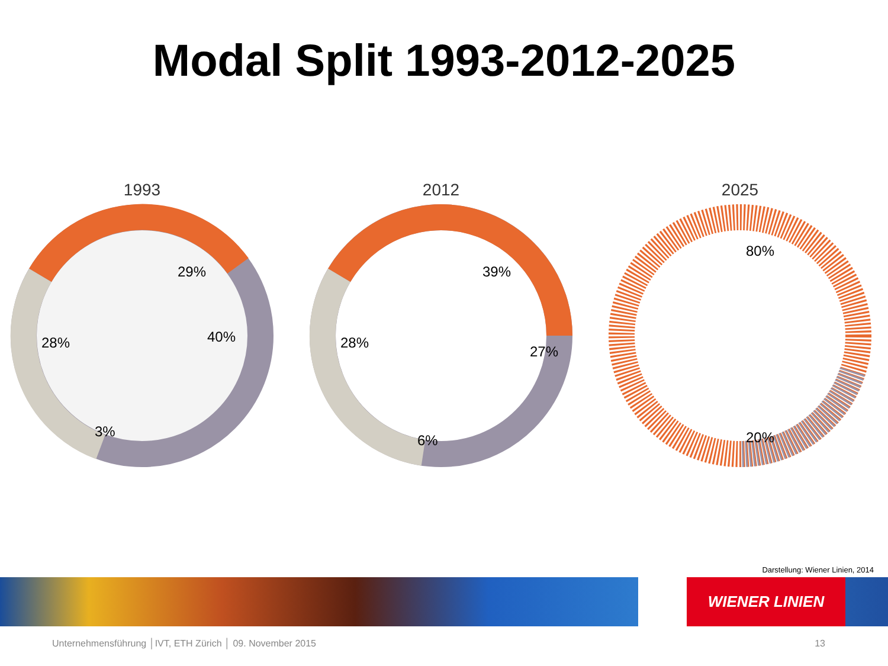Modal Split 1993-2012-2025
1993
29%
28%
40%
3%
2012
39%
28%
27%
6%
2025
80%
20%
Darstellung: Wiener Linien, 2014
WIENER LINIEN
Unternehmensführung │IVT, ETH Zürich │ 09. November 2015 13